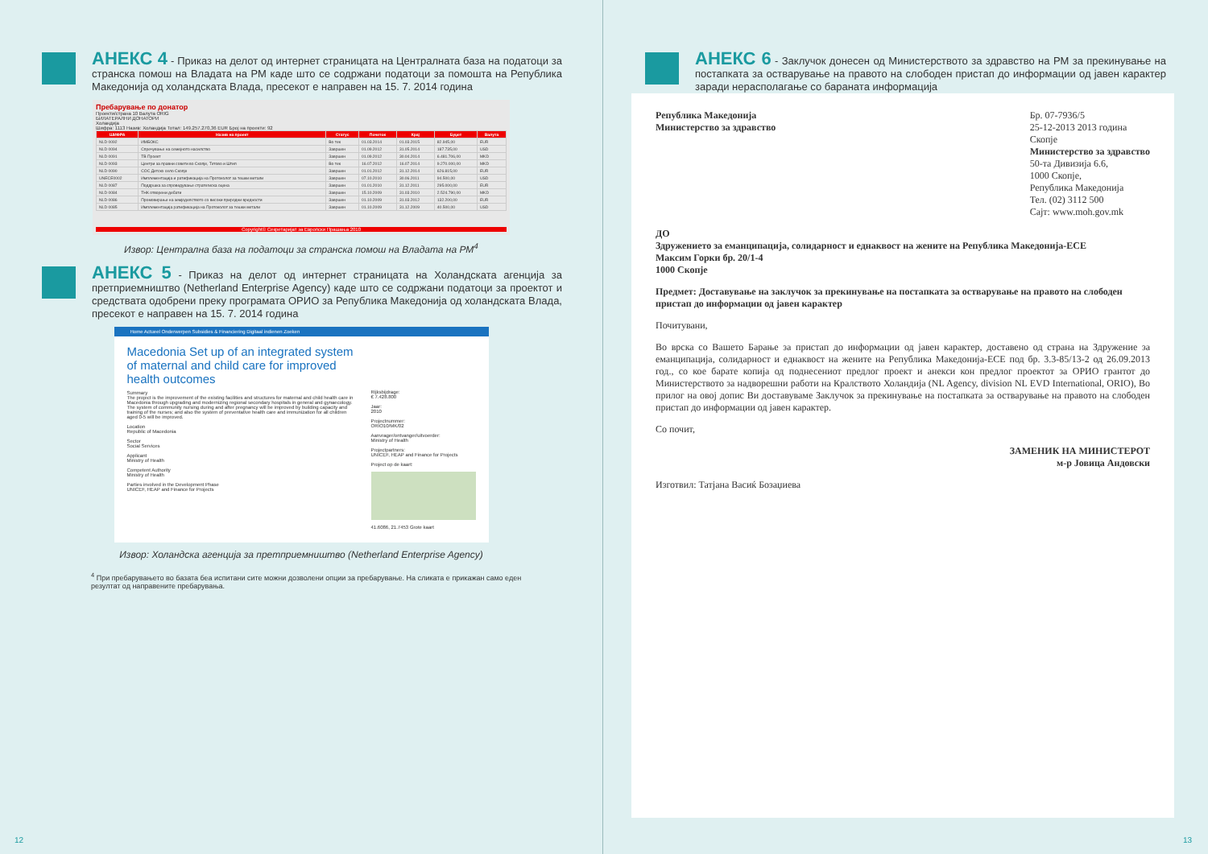АНЕКС 4 - Приказ на делот од интернет страницата на Централната база на податоци за странска помош на Владата на РМ каде што се содржани податоци за помошта на Република Македонија од холандската Влада, пресекот е направен на 15. 7. 2014 година
Пребарување по донатор
Проекти/страна 10 Валута ORIG
БИЛАТЕРАЛНИ ДОНАТОРИ
Холандија
Шифра: 1113 Назив: Холандија Тотал: 149.257.270,36 EUR Број на проекти: 92
| ШИФРА | Назив на проект | Статус | Почеток | Крај | Буџет | Валута |
| --- | --- | --- | --- | --- | --- | --- |
| NLD 0092 | ИМБОКС | Во тек | 01.03.2014 | 01.03.2015 | 82.945,00 | EUR |
| NLD 0094 | Спречување на семејното насилство | Завршен | 01.09.2012 | 31.05.2014 | 187.735,00 | USD |
| NLD 0091 | TB Проект | Завршен | 01.09.2012 | 30.04.2014 | 6.481.706,00 | MKD |
| NLD 0093 | Центри за правни совети во Скопје, Тетово и Штип | Во тек | 16.07.2012 | 16.07.2014 | 9.270.000,00 | MKD |
| NLD 0090 | СОС Детско село Скопје | Завршен | 01.01.2012 | 31.12.2014 | 626.815,00 | EUR |
| UNECE0002 | Имплементација и ратификација на Протоколот за тешки метали | Завршен | 07.10.2010 | 30.06.2011 | 94.500,00 | USD |
| NLD 0087 | Поддршка за спроведување стратегиска оцена | Завршен | 01.01.2010 | 31.12.2011 | 295.000,00 | EUR |
| NLD 0084 | ТНК отворени дебати | Завршен | 15.10.2009 | 31.03.2010 | 2.524.790,00 | MKD |
| NLD 0086 | Промовирање на земјоделството со високи природни вредности | Завршен | 01.10.2009 | 31.03.2012 | 132.200,00 | EUR |
| NLD 0085 | Имплементација ратификација на Протоколот за тешки метали | Завршен | 01.10.2009 | 31.12.2009 | 40.500,00 | USD |
Copyright© Секретаријат за Европски Прашања 2010
Извор: Централна база на податоци за странска помош на Владата на РМ<sup>4</sup>
АНЕКС 5 - Приказ на делот од интернет страницата на Холандската агенција за претприемништво (Netherland Enterprise Agency) каде што се содржани податоци за проектот и средствата одобрени преку програмата ОРИО за Република Македонија од холандската Влада, пресекот е направен на 15. 7. 2014 година
Home Actueel Onderwerpen Subsidies & Financiering Digitaal indienen Zoeken
Macedonia Set up of an integrated system of maternal and child care for improved health outcomes
Summary
The project is the improvement of the existing facilities and structures for maternal and child health care in Macedonia through upgrading and modernizing regional secondary hospitals in general and gynaecology. The system of community nursing during and after pregnancy will be improved by building capacity and training of the nurses; and also the system of preventative health care and immunization for all children aged 0-5 will be improved.
Location
Republic of Macedonia
Sector
Social Services
Applicant
Ministry of Health
Competent Authority
Ministry of Health
Parties involved in the Development Phase
UNICEF, HEAP and Finance for Projects
Rijksbijdrage:
€ 7.428.800
Jaar:
2010
Projectnummer:
ORIO10/MK/02
Aanvrager/ontvanger/uitvoerder:
Ministry of Health
Projectpartners:
UNICEF, HEAP and Finance for Projects
Project op de kaart:
41.6086, 21.7453 Grote kaart
Извор: Холандска агенција за претприемништво (Netherland Enterprise Agency)
<sup>4</sup> При пребарувањето во базата беа испитани сите можни дозволени опции за пребарување. На сликата е прикажан само еден резултат од направените пребарувања.
12
АНЕКС 6 - Заклучок донесен од Министерството за здравство на РМ за прекинување на постапката за остварување на правото на слободен пристап до информации од јавен карактер заради нерасполагање со бараната информација
Република Македонија
Министерство за здравство
Бр. 07-7936/5
25-12-2013 2013 година
Скопје
Министерство за здравство
50-та Дивизија 6.6,
1000 Скопје,
Република Македонија
Тел. (02) 3112 500
Сајт: www.moh.gov.mk
ДО
Здружението за еманципација, солидарност и еднаквост на жените на Република Македонија-ЕСЕ
Максим Горки бр. 20/1-4
1000 Скопје
Предмет: Доставување на заклучок за прекинување на постапката за остварување на правото на слободен пристап до информации од јавен карактер
Почитувани,
Во врска со Вашето Барање за пристап до информации од јавен карактер, доставено од страна на Здружение за еманципација, солидарност и еднаквост на жените на Република Македонија-ЕСЕ под бр. 3.3-85/13-2 од 26.09.2013 год., со кое барате копија од поднесениот предлог проект и анекси кон предлог проектот за ОРИО грантот до Министерството за надворешни работи на Кралството Холандија (NL Agency, division NL EVD International, ORIO), Во прилог на овој допис Ви доставуваме Заклучок за прекинување на постапката за остварување на правото на слободен пристап до информации од јавен карактер.
Со почит,
ЗАМЕНИК НА МИНИСТЕРОТ
м-р Јовица Андовски
Изготвил: Татјана Васиќ Бозаџиева
13